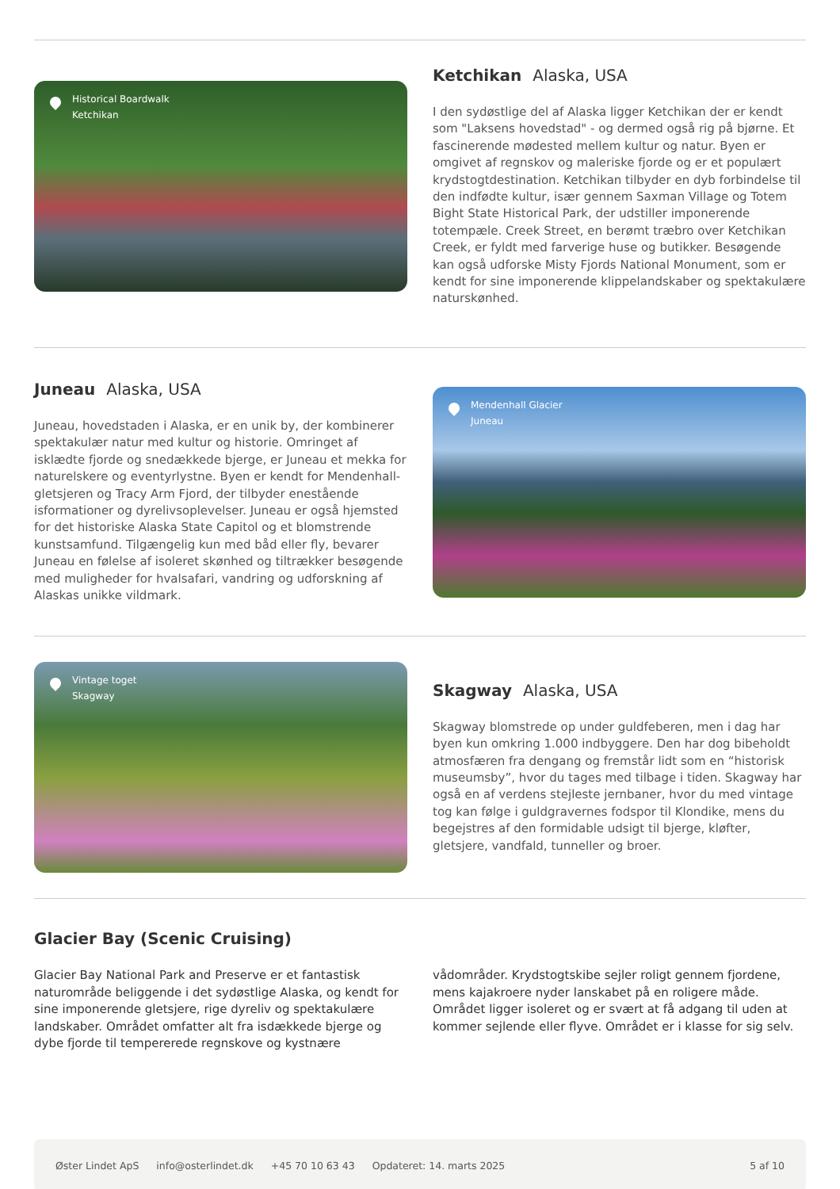Historical Boardwalk
Ketchikan
Ketchikan Alaska, USA
I den sydøstlige del af Alaska ligger Ketchikan der er kendt som "Laksens hovedstad" - og dermed også rig på bjørne. Et fascinerende mødested mellem kultur og natur. Byen er omgivet af regnskov og maleriske fjorde og er et populært krydstogtdestination. Ketchikan tilbyder en dyb forbindelse til den indfødte kultur, især gennem Saxman Village og Totem Bight State Historical Park, der udstiller imponerende totempæle. Creek Street, en berømt træbro over Ketchikan Creek, er fyldt med farverige huse og butikker. Besøgende kan også udforske Misty Fjords National Monument, som er kendt for sine imponerende klippelandskaber og spektakulære naturskønhed.
Juneau Alaska, USA
Juneau, hovedstaden i Alaska, er en unik by, der kombinerer spektakulær natur med kultur og historie. Omringet af isklædte fjorde og snedækkede bjerge, er Juneau et mekka for naturelskere og eventyrlystne. Byen er kendt for Mendenhall-gletsjeren og Tracy Arm Fjord, der tilbyder enestående isformationer og dyrelivsoplevelser. Juneau er også hjemsted for det historiske Alaska State Capitol og et blomstrende kunstsamfund. Tilgængelig kun med båd eller fly, bevarer Juneau en følelse af isoleret skønhed og tiltrækker besøgende med muligheder for hvalsafari, vandring og udforskning af Alaskas unikke vildmark.
Mendenhall Glacier
Juneau
Vintage toget
Skagway
Skagway Alaska, USA
Skagway blomstrede op under guldfeberen, men i dag har byen kun omkring 1.000 indbyggere. Den har dog bibeholdt atmosfæren fra dengang og fremstår lidt som en “historisk museumsby”, hvor du tages med tilbage i tiden. Skagway har også en af verdens stejleste jernbaner, hvor du med vintage tog kan følge i guldgravernes fodspor til Klondike, mens du begejstres af den formidable udsigt til bjerge, kløfter, gletsjere, vandfald, tunneller og broer.
Glacier Bay (Scenic Cruising)
Glacier Bay National Park and Preserve er et fantastisk naturområde beliggende i det sydøstlige Alaska, og kendt for sine imponerende gletsjere, rige dyreliv og spektakulære landskaber. Området omfatter alt fra isdækkede bjerge og dybe fjorde til tempererede regnskove og kystnære vådområder. Krydstogtskibe sejler roligt gennem fjordene, mens kajakroere nyder lanskabet på en roligere måde. Området ligger isoleret og er svært at få adgang til uden at kommer sejlende eller flyve. Området er i klasse for sig selv.
Øster Lindet ApS info@osterlindet.dk +45 70 10 63 43 Opdateret: 14. marts 2025 5 af 10